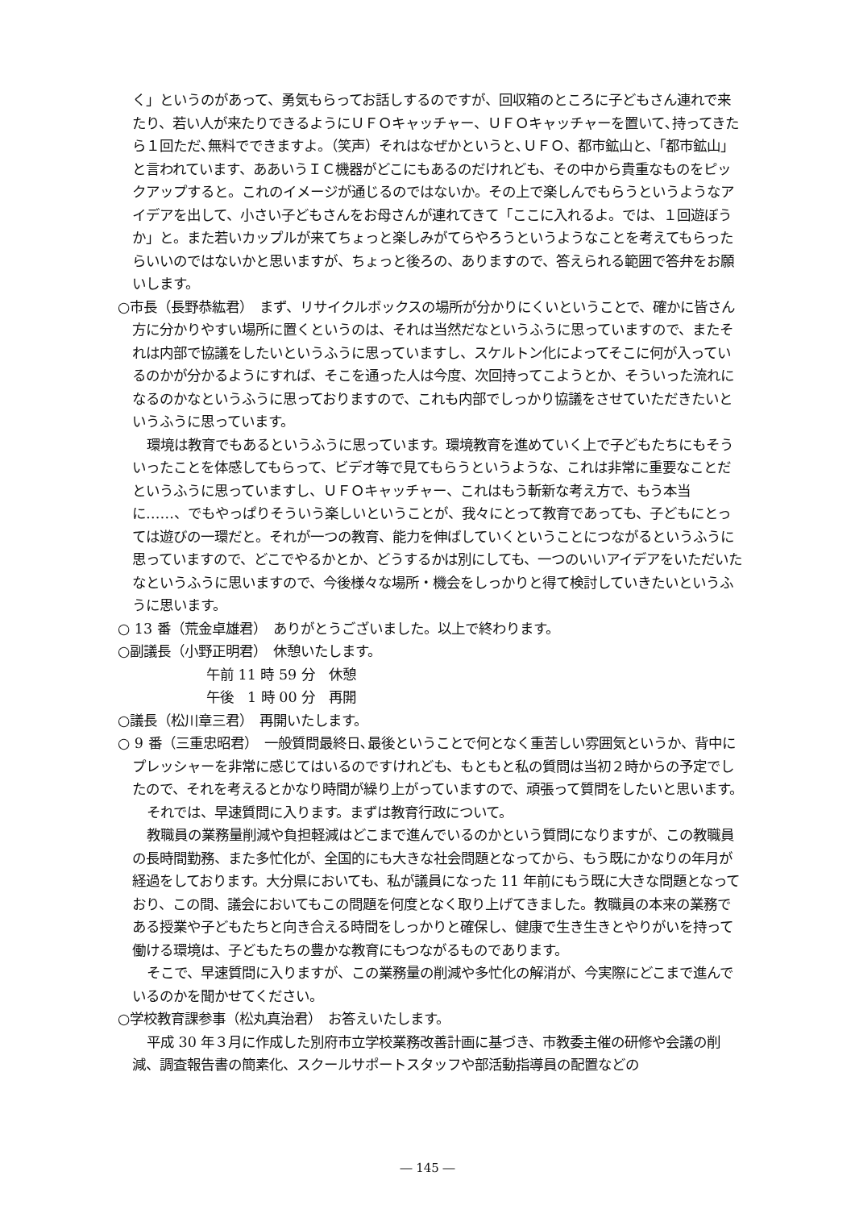く」というのがあって、勇気もらってお話しするのですが、回収箱のところに子どもさん連れで来たり、若い人が来たりできるようにＵＦＯキャッチャー、ＵＦＯキャッチャーを置いて､持ってきたら１回ただ､無料でできますよ。（笑声）それはなぜかというと､ＵＦＯ、都市鉱山と、「都市鉱山」と言われています、ああいうＩＣ機器がどこにもあるのだけれども、その中から貴重なものをピックアップすると。これのイメージが通じるのではないか。その上で楽しんでもらうというようなアイデアを出して、小さい子どもさんをお母さんが連れてきて「ここに入れるよ。では、１回遊ぼうか」と。また若いカップルが来てちょっと楽しみがてらやろうというようなことを考えてもらったらいいのではないかと思いますが、ちょっと後ろの、ありますので、答えられる範囲で答弁をお願いします。
○市長（長野恭紘君）　まず、リサイクルボックスの場所が分かりにくいということで、確かに皆さん方に分かりやすい場所に置くというのは、それは当然だなというふうに思っていますので、またそれは内部で協議をしたいというふうに思っていますし、スケルトン化によってそこに何が入っているのかが分かるようにすれば、そこを通った人は今度、次回持ってこようとか、そういった流れになるのかなというふうに思っておりますので、これも内部でしっかり協議をさせていただきたいというふうに思っています。
環境は教育でもあるというふうに思っています。環境教育を進めていく上で子どもたちにもそういったことを体感してもらって、ビデオ等で見てもらうというような、これは非常に重要なことだというふうに思っていますし、ＵＦＯキャッチャー、これはもう斬新な考え方で、もう本当に……、でもやっぱりそういう楽しいということが、我々にとって教育であっても、子どもにとっては遊びの一環だと。それが一つの教育、能力を伸ばしていくということにつながるというふうに思っていますので、どこでやるかとか、どうするかは別にしても、一つのいいアイデアをいただいたなというふうに思いますので、今後様々な場所・機会をしっかりと得て検討していきたいというふうに思います。
○ 13 番（荒金卓雄君）　ありがとうございました。以上で終わります。
○副議長（小野正明君）　休憩いたします。
午前 11 時 59 分　休憩
午後　1 時 00 分　再開
○議長（松川章三君）　再開いたします。
○ 9 番（三重忠昭君）　一般質問最終日､最後ということで何となく重苦しい雰囲気というか、背中にプレッシャーを非常に感じてはいるのですけれども、もともと私の質問は当初２時からの予定でしたので、それを考えるとかなり時間が繰り上がっていますので、頑張って質問をしたいと思います。
それでは、早速質問に入ります。まずは教育行政について。
教職員の業務量削減や負担軽減はどこまで進んでいるのかという質問になりますが、この教職員の長時間勤務、また多忙化が、全国的にも大きな社会問題となってから、もう既にかなりの年月が経過をしております。大分県においても、私が議員になった 11 年前にもう既に大きな問題となっており、この間、議会においてもこの問題を何度となく取り上げてきました。教職員の本来の業務である授業や子どもたちと向き合える時間をしっかりと確保し、健康で生き生きとやりがいを持って働ける環境は、子どもたちの豊かな教育にもつながるものであります。
そこで、早速質問に入りますが、この業務量の削減や多忙化の解消が、今実際にどこまで進んでいるのかを聞かせてください。
○学校教育課参事（松丸真治君）　お答えいたします。
平成 30 年３月に作成した別府市立学校業務改善計画に基づき、市教委主催の研修や会議の削減、調査報告書の簡素化、スクールサポートスタッフや部活動指導員の配置などの
― 145 ―